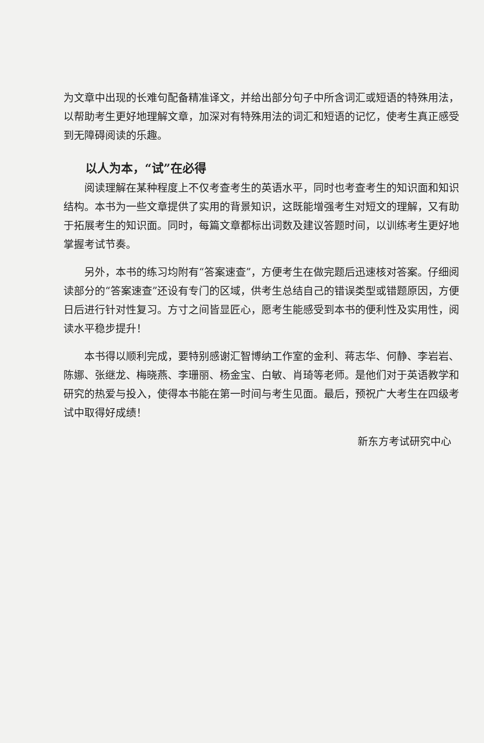为文章中出现的长难句配备精准译文，并给出部分句子中所含词汇或短语的特殊用法，以帮助考生更好地理解文章，加深对有特殊用法的词汇和短语的记忆，使考生真正感受到无障碍阅读的乐趣。
以人为本，“试”在必得
阅读理解在某种程度上不仅考查考生的英语水平，同时也考查考生的知识面和知识结构。本书为一些文章提供了实用的背景知识，这既能增强考生对短文的理解，又有助于拓展考生的知识面。同时，每篇文章都标出词数及建议答题时间，以训练考生更好地掌握考试节奏。
另外，本书的练习均附有“答案速查”，方便考生在做完题后迅速核对答案。仔细阅读部分的“答案速查”还设有专门的区域，供考生总结自己的错误类型或错题原因，方便日后进行针对性复习。方寸之间皆显匠心，愿考生能感受到本书的便利性及实用性，阅读水平稳步提升！
本书得以顺利完成，要特别感谢汇智博纳工作室的金利、蒋志华、何静、李岩岩、陈娜、张继龙、梅晓燕、李珊丽、杨金宝、白敏、肖琦等老师。是他们对于英语教学和研究的热爱与投入，使得本书能在第一时间与考生见面。最后，预祝广大考生在四级考试中取得好成绩！
新东方考试研究中心